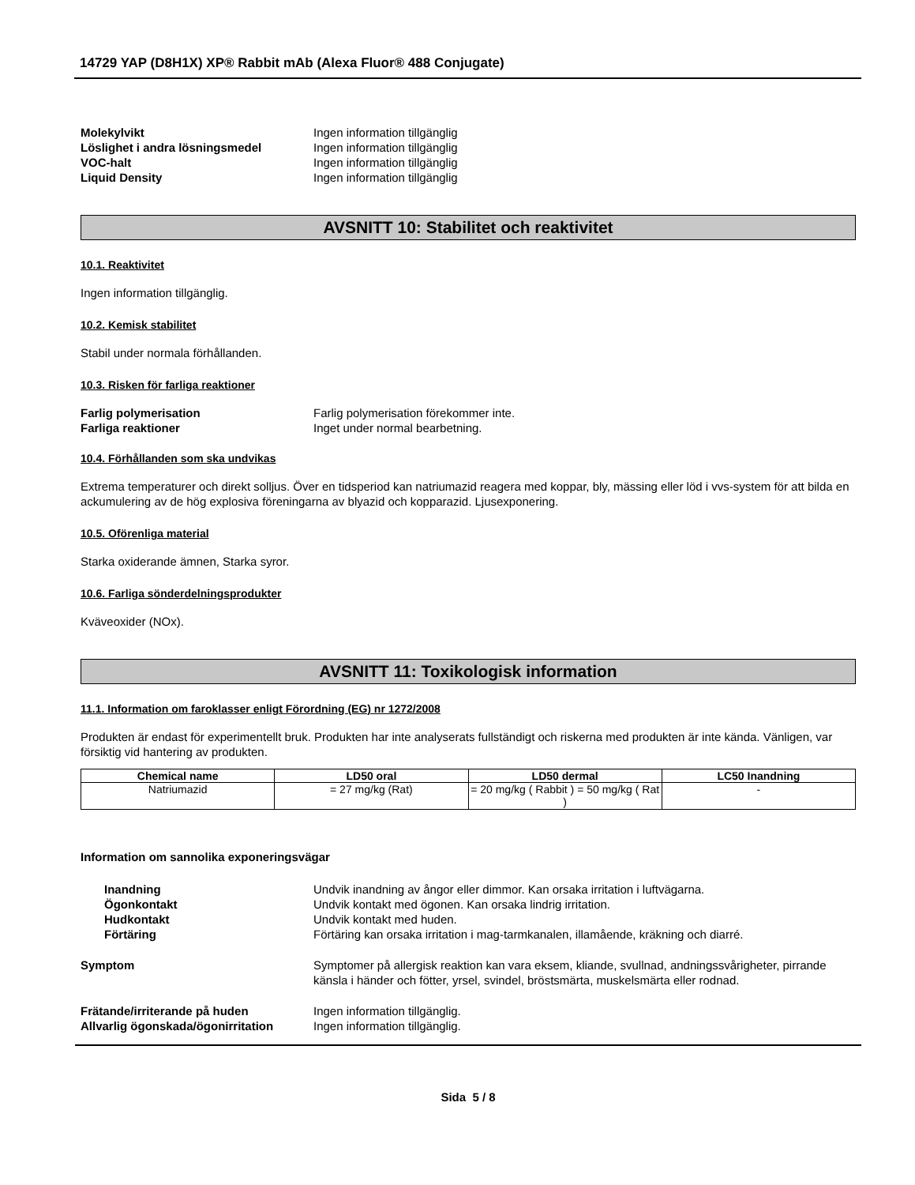14729 YAP (D8H1X) XP® Rabbit mAb (Alexa Fluor® 488 Conjugate)
Molekylvikt Ingen information tillgänglig Löslighet i andra lösningsmedel Ingen information tillgänglig VOC-halt Ingen information tillgänglig Liquid Density Ingen information tillgänglig
AVSNITT 10: Stabilitet och reaktivitet
10.1. Reaktivitet
Ingen information tillgänglig.
10.2. Kemisk stabilitet
Stabil under normala förhållanden.
10.3. Risken för farliga reaktioner
Farlig polymerisation Farlig polymerisation förekommer inte. Farliga reaktioner Inget under normal bearbetning.
10.4. Förhållanden som ska undvikas
Extrema temperaturer och direkt solljus. Över en tidsperiod kan natriumazid reagera med koppar, bly, mässing eller löd i vvs-system för att bilda en ackumulering av de hög explosiva föreningarna av blyazid och kopparazid. Ljusexponering.
10.5. Oförenliga material
Starka oxiderande ämnen, Starka syror.
10.6. Farliga sönderdelningsprodukter
Kväveoxider (NOx).
AVSNITT 11: Toxikologisk information
11.1. Information om faroklasser enligt Förordning (EG) nr 1272/2008
Produkten är endast för experimentellt bruk. Produkten har inte analyserats fullständigt och riskerna med produkten är inte kända. Vänligen, var försiktig vid hantering av produkten.
| Chemical name | LD50 oral | LD50 dermal | LC50 Inandning |
| --- | --- | --- | --- |
| Natriumazid | = 27 mg/kg (Rat) | = 20 mg/kg ( Rabbit ) = 50 mg/kg ( Rat ) | - |
Information om sannolika exponeringsvägar
Inandning Undvik inandning av ångor eller dimmor. Kan orsaka irritation i luftvägarna. Ögonkontakt Undvik kontakt med ögonen. Kan orsaka lindrig irritation. Hudkontakt Undvik kontakt med huden. Förtäring Förtäring kan orsaka irritation i mag-tarmkanalen, illamående, kräkning och diarré.
Symptom Symptomer på allergisk reaktion kan vara eksem, kliande, svullnad, andningssvårigheter, pirrande känsla i händer och fötter, yrsel, svindel, bröstsmärta, muskelsmärta eller rodnad.
Frätande/irriterande på huden Ingen information tillgänglig. Allvarlig ögonskada/ögonirritation Ingen information tillgänglig.
Sida 5 / 8